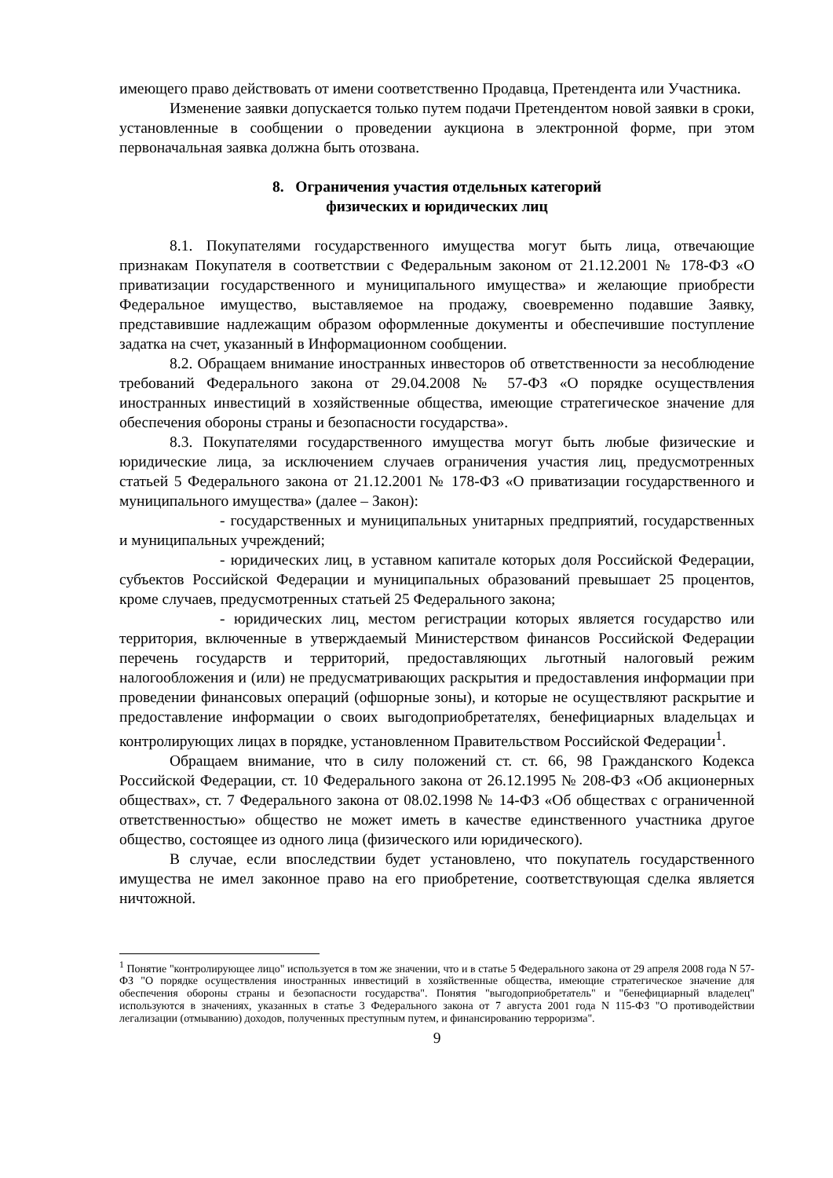имеющего право действовать от имени соответственно Продавца, Претендента или Участника.
Изменение заявки допускается только путем подачи Претендентом новой заявки в сроки, установленные в сообщении о проведении аукциона в электронной форме, при этом первоначальная заявка должна быть отозвана.
8. Ограничения участия отдельных категорий
физических и юридических лиц
8.1. Покупателями государственного имущества могут быть лица, отвечающие признакам Покупателя в соответствии с Федеральным законом от 21.12.2001 № 178-ФЗ «О приватизации государственного и муниципального имущества» и желающие приобрести Федеральное имущество, выставляемое на продажу, своевременно подавшие Заявку, представившие надлежащим образом оформленные документы и обеспечившие поступление задатка на счет, указанный в Информационном сообщении.
8.2. Обращаем внимание иностранных инвесторов об ответственности за несоблюдение требований Федерального закона от 29.04.2008 № 57-ФЗ «О порядке осуществления иностранных инвестиций в хозяйственные общества, имеющие стратегическое значение для обеспечения обороны страны и безопасности государства».
8.3. Покупателями государственного имущества могут быть любые физические и юридические лица, за исключением случаев ограничения участия лиц, предусмотренных статьей 5 Федерального закона от 21.12.2001 № 178-ФЗ «О приватизации государственного и муниципального имущества» (далее – Закон):
- государственных и муниципальных унитарных предприятий, государственных и муниципальных учреждений;
- юридических лиц, в уставном капитале которых доля Российской Федерации, субъектов Российской Федерации и муниципальных образований превышает 25 процентов, кроме случаев, предусмотренных статьей 25 Федерального закона;
- юридических лиц, местом регистрации которых является государство или территория, включенные в утверждаемый Министерством финансов Российской Федерации перечень государств и территорий, предоставляющих льготный налоговый режим налогообложения и (или) не предусматривающих раскрытия и предоставления информации при проведении финансовых операций (офшорные зоны), и которые не осуществляют раскрытие и предоставление информации о своих выгодоприобретателях, бенефициарных владельцах и контролирующих лицах в порядке, установленном Правительством Российской Федерации<sup>1</sup>.
Обращаем внимание, что в силу положений ст. ст. 66, 98 Гражданского Кодекса Российской Федерации, ст. 10 Федерального закона от 26.12.1995 № 208-ФЗ «Об акционерных обществах», ст. 7 Федерального закона от 08.02.1998 № 14-ФЗ «Об обществах с ограниченной ответственностью» общество не может иметь в качестве единственного участника другое общество, состоящее из одного лица (физического или юридического).
В случае, если впоследствии будет установлено, что покупатель государственного имущества не имел законное право на его приобретение, соответствующая сделка является ничтожной.
<sup>1</sup> Понятие "контролирующее лицо" используется в том же значении, что и в статье 5 Федерального закона от 29 апреля 2008 года N 57-ФЗ "О порядке осуществления иностранных инвестиций в хозяйственные общества, имеющие стратегическое значение для обеспечения обороны страны и безопасности государства". Понятия "выгодоприобретатель" и "бенефициарный владелец" используются в значениях, указанных в статье 3 Федерального закона от 7 августа 2001 года N 115-ФЗ "О противодействии легализации (отмыванию) доходов, полученных преступным путем, и финансированию терроризма".
9